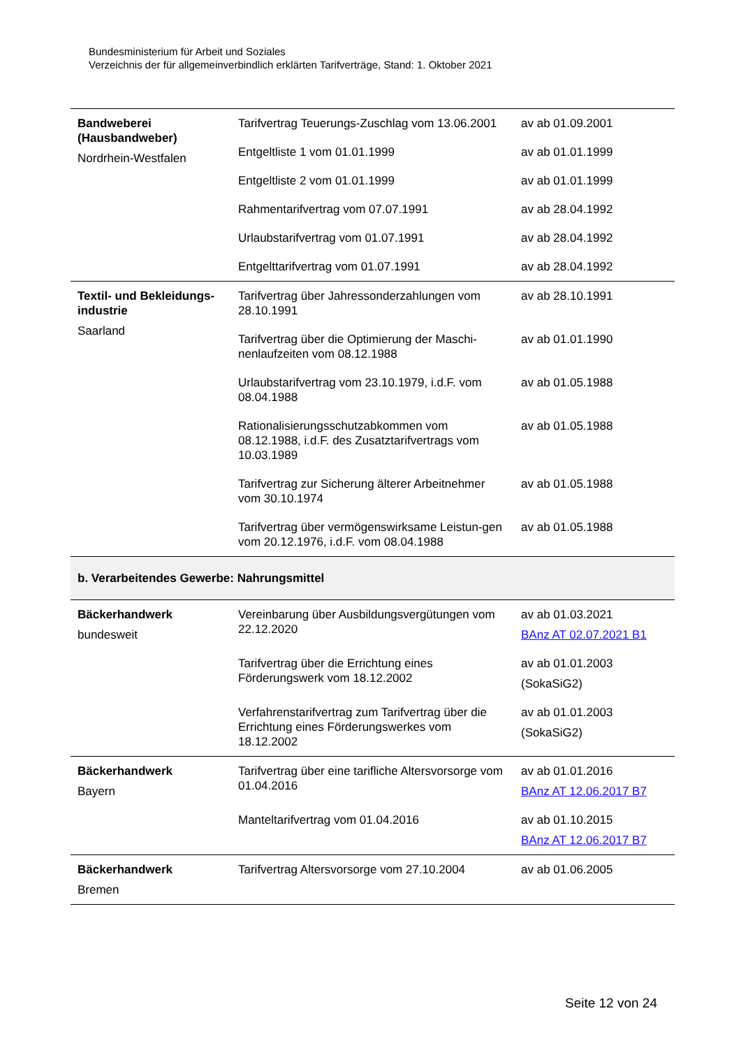Bundesministerium für Arbeit und Soziales
Verzeichnis der für allgemeinverbindlich erklärten Tarifverträge, Stand: 1. Oktober 2021
| Bandweberei (Hausbandweber) Nordrhein-Westfalen | Tarifvertrag Teuerungs-Zuschlag vom 13.06.2001 | av ab 01.09.2001 |
| | Entgeltliste 1 vom 01.01.1999 | av ab 01.01.1999 |
| | Entgeltliste 2 vom 01.01.1999 | av ab 01.01.1999 |
| | Rahmentarifvertrag vom 07.07.1991 | av ab 28.04.1992 |
| | Urlaubstarifvertrag vom 01.07.1991 | av ab 28.04.1992 |
| | Entgelttarifvertrag vom 01.07.1991 | av ab 28.04.1992 |
| Textil- und Bekleidungs-industrie Saarland | Tarifvertrag über Jahressonderzahlungen vom 28.10.1991 | av ab 28.10.1991 |
| | Tarifvertrag über die Optimierung der Maschi-nenlaufzeiten vom 08.12.1988 | av ab 01.01.1990 |
| | Urlaubstarifvertrag vom 23.10.1979, i.d.F. vom 08.04.1988 | av ab 01.05.1988 |
| | Rationalisierungsschutzabkommen vom 08.12.1988, i.d.F. des Zusatztarifvertrags vom 10.03.1989 | av ab 01.05.1988 |
| | Tarifvertrag zur Sicherung älterer Arbeitnehmer vom 30.10.1974 | av ab 01.05.1988 |
| | Tarifvertrag über vermögenswirksame Leistun-gen vom 20.12.1976, i.d.F. vom 08.04.1988 | av ab 01.05.1988 |
| b. Verarbeitendes Gewerbe: Nahrungsmittel | | |
| Bäckerhandwerk bundesweit | Vereinbarung über Ausbildungsvergütungen vom 22.12.2020 | av ab 01.03.2021 BAnz AT 02.07.2021 B1 |
| | Tarifvertrag über die Errichtung eines Förderungswerk vom 18.12.2002 | av ab 01.01.2003 (SokaSiG2) |
| | Verfahrenstarifvertrag zum Tarifvertrag über die Errichtung eines Förderungswerkes vom 18.12.2002 | av ab 01.01.2003 (SokaSiG2) |
| Bäckerhandwerk Bayern | Tarifvertrag über eine tarifliche Altersvorsorge vom 01.04.2016 | av ab 01.01.2016 BAnz AT 12.06.2017 B7 |
| | Manteltarifvertrag vom 01.04.2016 | av ab 01.10.2015 BAnz AT 12.06.2017 B7 |
| Bäckerhandwerk Bremen | Tarifvertrag Altersvorsorge vom 27.10.2004 | av ab 01.06.2005 |
Seite 12 von 24